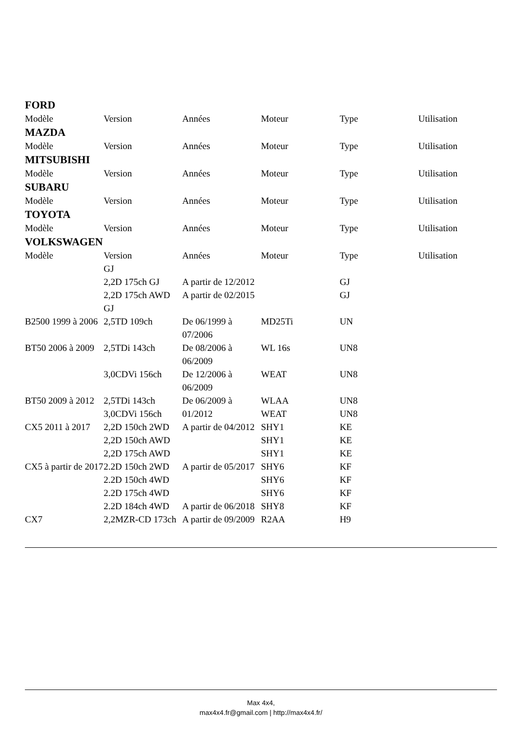FORD
| Modèle | Version | Années | Moteur | Type | Utilisation |
| --- | --- | --- | --- | --- | --- |
MAZDA
| Modèle | Version | Années | Moteur | Type | Utilisation |
| --- | --- | --- | --- | --- | --- |
MITSUBISHI
| Modèle | Version | Années | Moteur | Type | Utilisation |
| --- | --- | --- | --- | --- | --- |
SUBARU
| Modèle | Version | Années | Moteur | Type | Utilisation |
| --- | --- | --- | --- | --- | --- |
TOYOTA
| Modèle | Version | Années | Moteur | Type | Utilisation |
| --- | --- | --- | --- | --- | --- |
VOLKSWAGEN
| Modèle | Version | Années | Moteur | Type | Utilisation |
| --- | --- | --- | --- | --- | --- |
| | GJ | | | | |
| | 2,2D 175ch GJ | A partir de 12/2012 | | GJ | |
| | 2,2D 175ch AWD GJ | A partir de 02/2015 | | GJ | |
| B2500 1999 à 2006 | 2,5TD 109ch | De 06/1999 à 07/2006 | MD25Ti | UN | |
| BT50 2006 à 2009 | 2,5TDi 143ch | De 08/2006 à 06/2009 | WL 16s | UN8 | |
| | 3,0CDVi 156ch | De 12/2006 à 06/2009 | WEAT | UN8 | |
| BT50 2009 à 2012 | 2,5TDi 143ch | De 06/2009 à 01/2012 | WLAA | UN8 | |
| | 3,0CDVi 156ch | | WEAT | UN8 | |
| CX5 2011 à 2017 | 2,2D 150ch 2WD | A partir de 04/2012 | SHY1 | KE | |
| | 2,2D 150ch AWD | | SHY1 | KE | |
| | 2,2D 175ch AWD | | SHY1 | KE | |
| CX5 à partir de 2017 | 2.2D 150ch 2WD | A partir de 05/2017 | SHY6 | KF | |
| | 2.2D 150ch 4WD | | SHY6 | KF | |
| | 2.2D 175ch 4WD | | SHY6 | KF | |
| | 2.2D 184ch 4WD | A partir de 06/2018 | SHY8 | KF | |
| CX7 | 2,2MZR-CD 173ch | A partir de 09/2009 | R2AA | H9 | |
Max 4x4,
max4x4.fr@gmail.com | http://max4x4.fr/